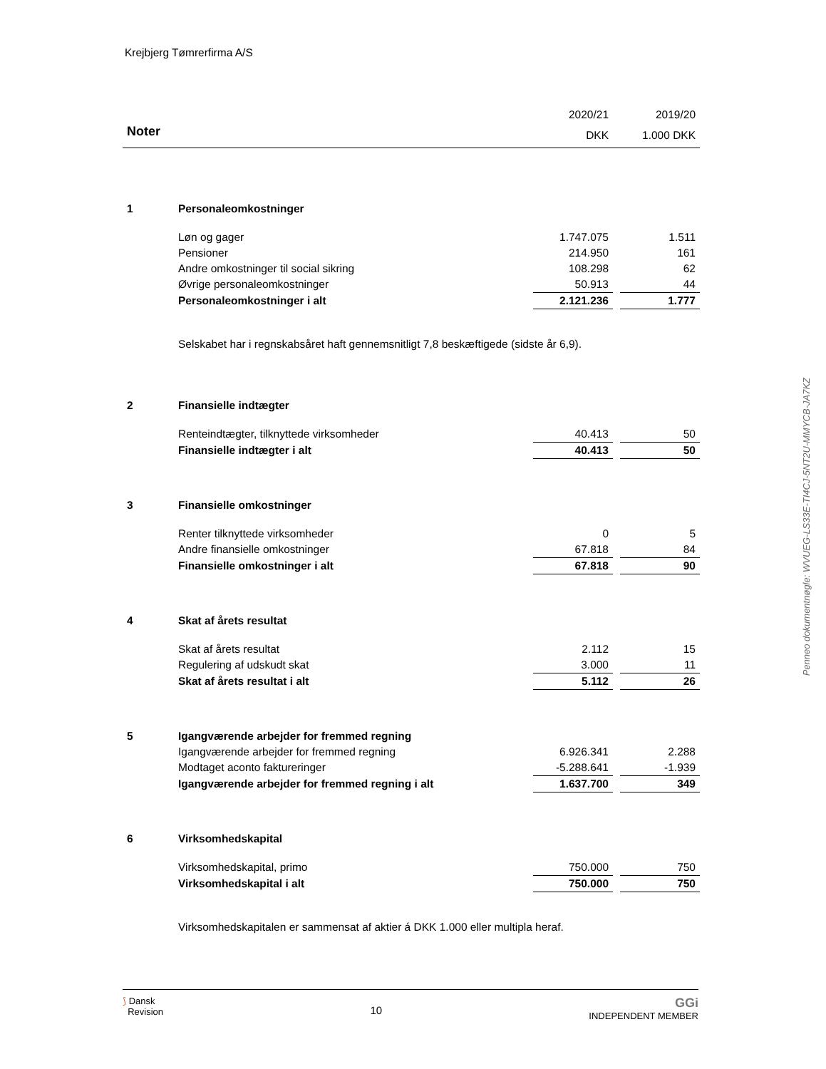Krejbjerg Tømrerfirma A/S
| | | 2020/21 | | 2019/20 |
| Noter | | DKK | | 1.000 DKK |
| 1 | Personaleomkostninger | | | |
| | Løn og gager | 1.747.075 | | 1.511 |
| | Pensioner | 214.950 | | 161 |
| | Andre omkostninger til social sikring | 108.298 | | 62 |
| | Øvrige personaleomkostninger | 50.913 | | 44 |
| | Personaleomkostninger i alt | 2.121.236 | | 1.777 |
| | Selskabet har i regnskabsåret haft gennemsnitligt 7,8 beskæftigede (sidste år 6,9). | | | |
| 2 | Finansielle indtægter | | | |
| | Renteindtægter, tilknyttede virksomheder | 40.413 | | 50 |
| | Finansielle indtægter i alt | 40.413 | | 50 |
| 3 | Finansielle omkostninger | | | |
| | Renter tilknyttede virksomheder | 0 | | 5 |
| | Andre finansielle omkostninger | 67.818 | | 84 |
| | Finansielle omkostninger i alt | 67.818 | | 90 |
| 4 | Skat af årets resultat | | | |
| | Skat af årets resultat | 2.112 | | 15 |
| | Regulering af udskudt skat | 3.000 | | 11 |
| | Skat af årets resultat i alt | 5.112 | | 26 |
| 5 | Igangværende arbejder for fremmed regning | | | |
| | Igangværende arbejder for fremmed regning | 6.926.341 | | 2.288 |
| | Modtaget aconto faktureringer | -5.288.641 | | -1.939 |
| | Igangværende arbejder for fremmed regning i alt | 1.637.700 | | 349 |
| 6 | Virksomhedskapital | | | |
| | Virksomhedskapital, primo | 750.000 | | 750 |
| | Virksomhedskapital i alt | 750.000 | | 750 |
| | Virksomhedskapitalen er sammensat af aktier á DKK 1.000 eller multipla heraf. | | | |
Penneo dokumentnøgle: WVUEG-LS33E-TI4CJ-5NT2U-MMYCB-JA7KZ
⟆ Dansk
Revision
10
GGi
INDEPENDENT MEMBER